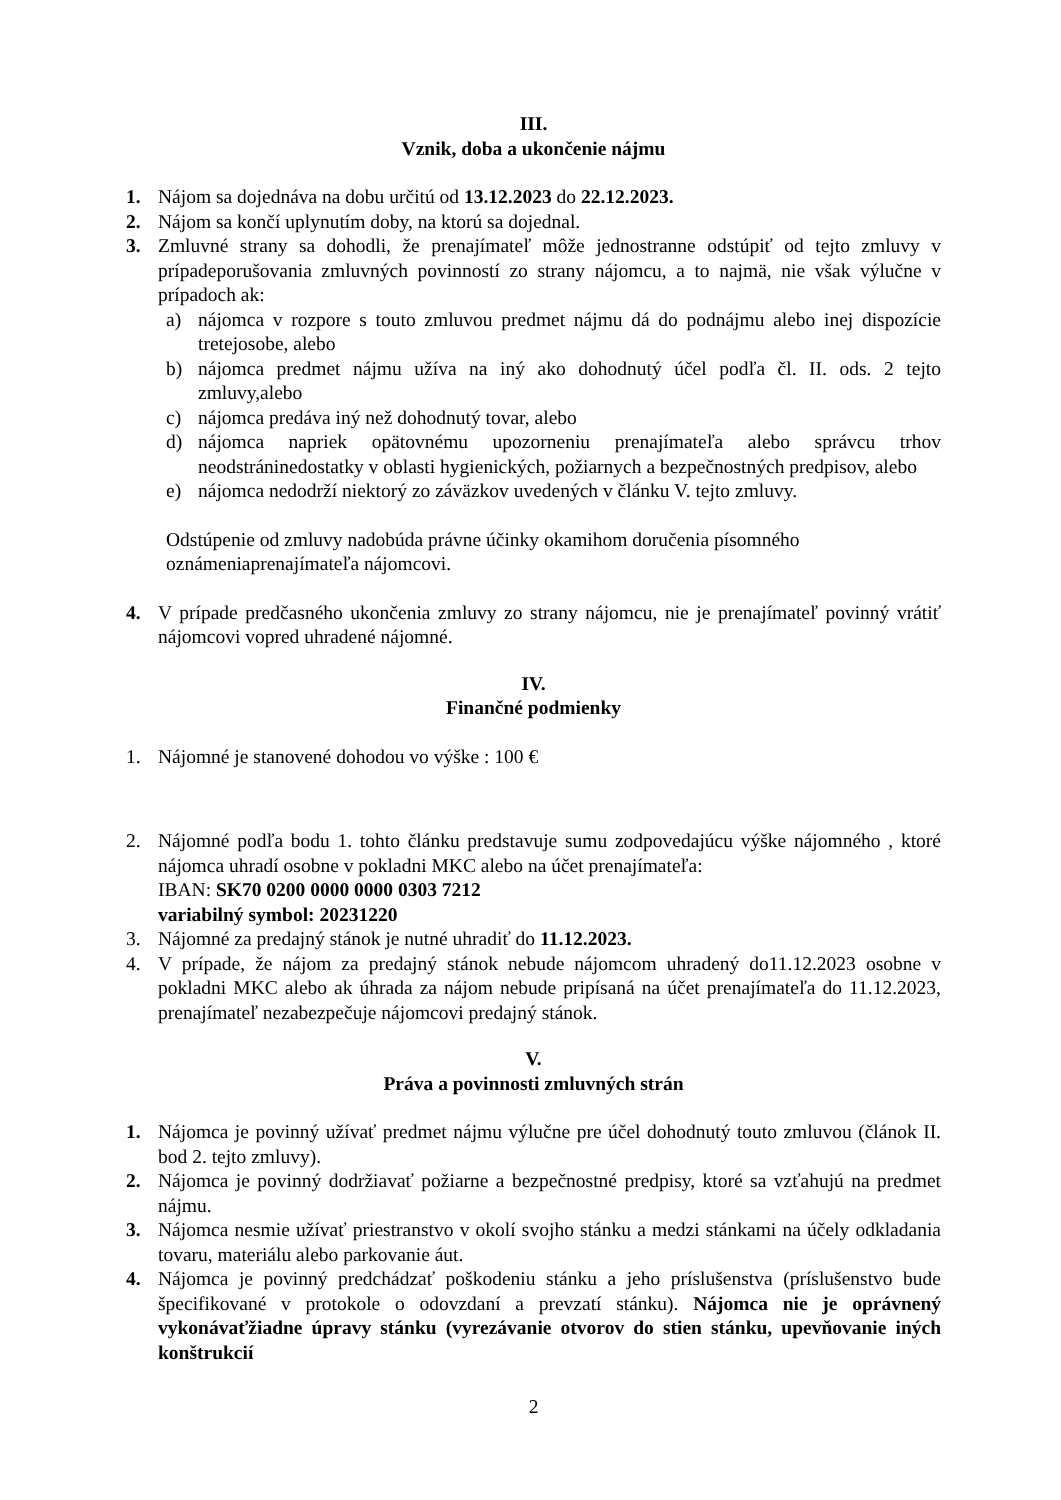III.
Vznik, doba a ukončenie nájmu
1. Nájom sa dojednáva na dobu určitú od 13.12.2023 do 22.12.2023.
2. Nájom sa končí uplynutím doby, na ktorú sa dojednal.
3. Zmluvné strany sa dohodli, že prenajímateľ môže jednostranne odstúpiť od tejto zmluvy v prípadeporušovania zmluvných povinností zo strany nájomcu, a to najmä, nie však výlučne v prípadoch ak:
a) nájomca v rozpore s touto zmluvou predmet nájmu dá do podnájmu alebo inej dispozície tretejosobe, alebo
b) nájomca predmet nájmu užíva na iný ako dohodnutý účel podľa čl. II. ods. 2 tejto zmluvy,alebo
c) nájomca predáva iný než dohodnutý tovar, alebo
d) nájomca napriek opätovnému upozorneniu prenajímateľa alebo správcu trhov neodstráninedostatky v oblasti hygienických, požiarnych a bezpečnostných predpisov, alebo
e) nájomca nedodrží niektorý zo záväzkov uvedených v článku V. tejto zmluvy.
Odstúpenie od zmluvy nadobúda právne účinky okamihom doručenia písomného oznámeniaprenajímateľa nájomcovi.
4. V prípade predčasného ukončenia zmluvy zo strany nájomcu, nie je prenajímateľ povinný vrátiť nájomcovi vopred uhradené nájomné.
IV.
Finančné podmienky
1. Nájomné je stanovené dohodou vo výške : 100 €
2. Nájomné podľa bodu 1. tohto článku predstavuje sumu zodpovedajúcu výške nájomného , ktoré nájomca uhradí osobne v pokladni MKC alebo na účet prenajímateľa:
IBAN: SK70 0200 0000 0000 0303 7212
variabilný symbol: 20231220
3. Nájomné za predajný stánok je nutné uhradiť do 11.12.2023.
4. V prípade, že nájom za predajný stánok nebude nájomcom uhradený do11.12.2023 osobne v pokladni MKC alebo ak úhrada za nájom nebude pripísaná na účet prenajímateľa do 11.12.2023, prenajímateľ nezabezpečuje nájomcovi predajný stánok.
V.
Práva a povinnosti zmluvných strán
1. Nájomca je povinný užívať predmet nájmu výlučne pre účel dohodnutý touto zmluvou (článok II. bod 2. tejto zmluvy).
2. Nájomca je povinný dodržiavať požiarne a bezpečnostné predpisy, ktoré sa vzťahujú na predmet nájmu.
3. Nájomca nesmie užívať priestranstvo v okolí svojho stánku a medzi stánkami na účely odkladania tovaru, materiálu alebo parkovanie áut.
4. Nájomca je povinný predchádzať poškodeniu stánku a jeho príslušenstva (príslušenstvo bude špecifikované v protokole o odovzdaní a prevzatí stánku). Nájomca nie je oprávnený vykonávaťžiadne úpravy stánku (vyrezávanie otvorov do stien stánku, upevňovanie iných konštrukcií
2